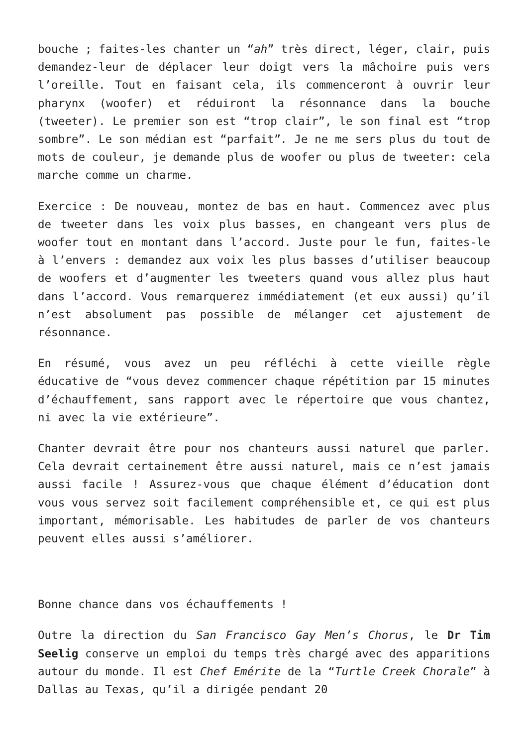bouche ; faites-les chanter un “ah” très direct, léger, clair, puis demandez-leur de déplacer leur doigt vers la mâchoire puis vers l’oreille. Tout en faisant cela, ils commenceront à ouvrir leur pharynx (woofer) et réduiront la résonnance dans la bouche (tweeter). Le premier son est “trop clair”, le son final est “trop sombre”. Le son médian est “parfait”. Je ne me sers plus du tout de mots de couleur, je demande plus de woofer ou plus de tweeter: cela marche comme un charme.
Exercice : De nouveau, montez de bas en haut. Commencez avec plus de tweeter dans les voix plus basses, en changeant vers plus de woofer tout en montant dans l’accord. Juste pour le fun, faites-le à l’envers : demandez aux voix les plus basses d’utiliser beaucoup de woofers et d’augmenter les tweeters quand vous allez plus haut dans l’accord. Vous remarquerez immédiatement (et eux aussi) qu’il n’est absolument pas possible de mélanger cet ajustement de résonnance.
En résumé, vous avez un peu réfléchi à cette vieille règle éducative de “vous devez commencer chaque répétition par 15 minutes d’échauffement, sans rapport avec le répertoire que vous chantez, ni avec la vie extérieure”.
Chanter devrait être pour nos chanteurs aussi naturel que parler. Cela devrait certainement être aussi naturel, mais ce n’est jamais aussi facile ! Assurez-vous que chaque élément d’éducation dont vous vous servez soit facilement compréhensible et, ce qui est plus important, mémorisable. Les habitudes de parler de vos chanteurs peuvent elles aussi s’améliorer.
Bonne chance dans vos échauffements !
Outre la direction du San Francisco Gay Men’s Chorus, le Dr Tim Seelig conserve un emploi du temps très chargé avec des apparitions autour du monde. Il est Chef Emérite de la “Turtle Creek Chorale” à Dallas au Texas, qu’il a dirigée pendant 20